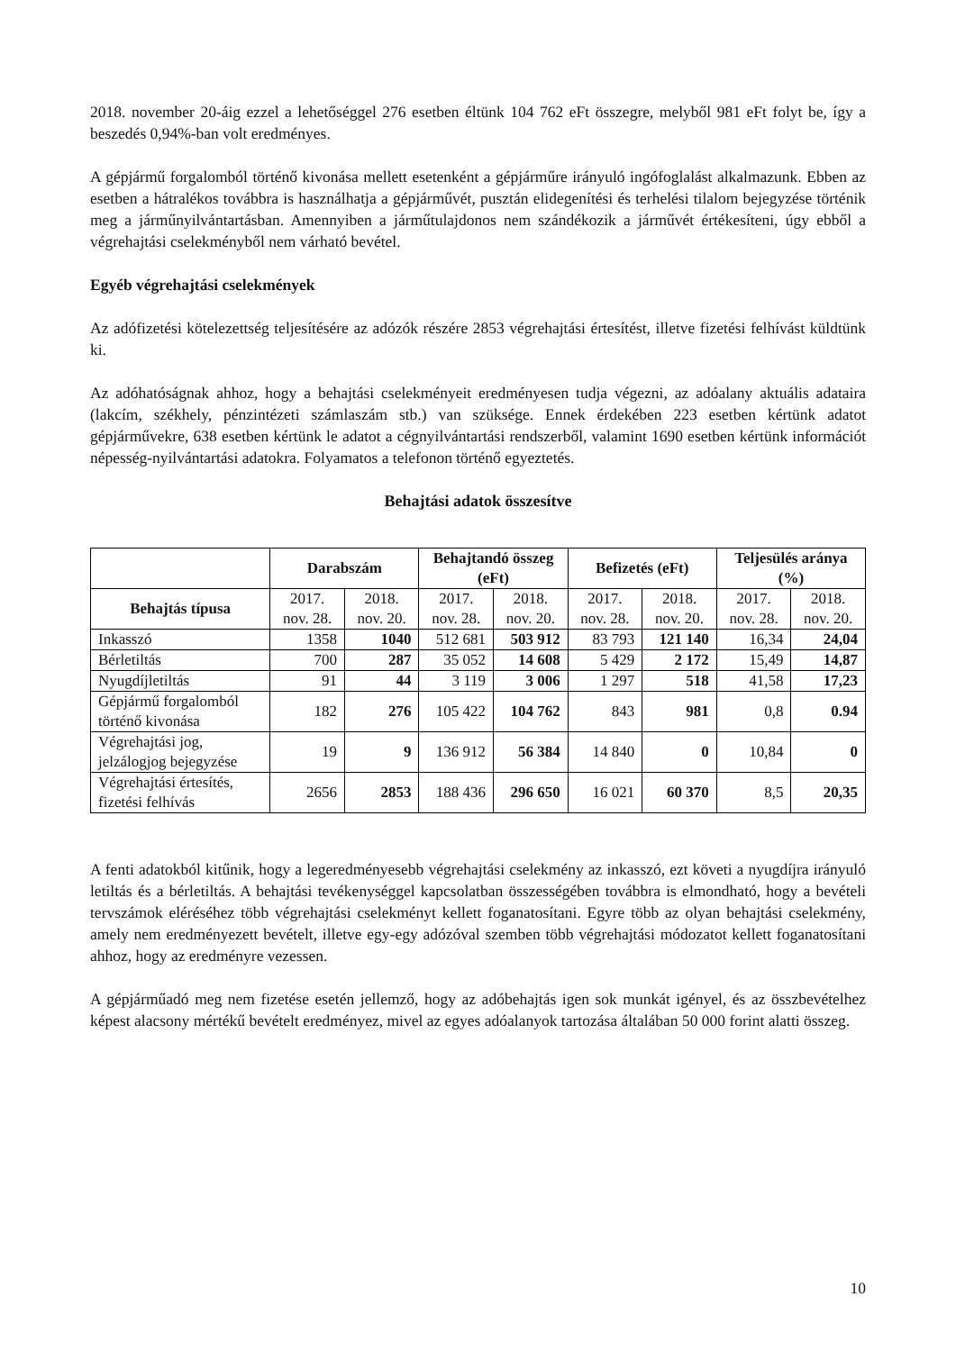2018. november 20-áig ezzel a lehetőséggel 276 esetben éltünk 104 762 eFt összegre, melyből 981 eFt folyt be, így a beszedés 0,94%-ban volt eredményes.
A gépjármű forgalomból történő kivonása mellett esetenként a gépjárműre irányuló ingófoglalást alkalmazunk. Ebben az esetben a hátralékos továbbra is használhatja a gépjárművét, pusztán elidegenítési és terhelési tilalom bejegyzése történik meg a járműnyilvántartásban. Amennyiben a járműtulajdonos nem szándékozik a járművét értékesíteni, úgy ebből a végrehajtási cselekményből nem várható bevétel.
Egyéb végrehajtási cselekmények
Az adófizetési kötelezettség teljesítésére az adózók részére 2853 végrehajtási értesítést, illetve fizetési felhívást küldtünk ki.
Az adóhatóságnak ahhoz, hogy a behajtási cselekményeit eredményesen tudja végezni, az adóalany aktuális adataira (lakcím, székhely, pénzintézeti számlaszám stb.) van szüksége. Ennek érdekében 223 esetben kértünk adatot gépjárművekre, 638 esetben kértünk le adatot a cégnyilvántartási rendszerből, valamint 1690 esetben kértünk információt népesség-nyilvántartási adatokra. Folyamatos a telefonon történő egyeztetés.
Behajtási adatok összesítve
| | Darabszám | | Behajtandó összeg (eFt) | | Befizetés (eFt) | | Teljesülés aránya (%) | |
| --- | --- | --- | --- | --- | --- | --- | --- | --- |
| Behajtás típusa | 2017. nov. 28. | 2018. nov. 20. | 2017. nov. 28. | 2018. nov. 20. | 2017. nov. 28. | 2018. nov. 20. | 2017. nov. 28. | 2018. nov. 20. |
| Inkasszó | 1358 | 1040 | 512 681 | 503 912 | 83 793 | 121 140 | 16,34 | 24,04 |
| Bérletiltás | 700 | 287 | 35 052 | 14 608 | 5 429 | 2 172 | 15,49 | 14,87 |
| Nyugdíjletiltás | 91 | 44 | 3 119 | 3 006 | 1 297 | 518 | 41,58 | 17,23 |
| Gépjármű forgalomból történő kivonása | 182 | 276 | 105 422 | 104 762 | 843 | 981 | 0,8 | 0.94 |
| Végrehajtási jog, jelzálogjog bejegyzése | 19 | 9 | 136 912 | 56 384 | 14 840 | 0 | 10,84 | 0 |
| Végrehajtási értesítés, fizetési felhívás | 2656 | 2853 | 188 436 | 296 650 | 16 021 | 60 370 | 8,5 | 20,35 |
A fenti adatokból kitűnik, hogy a legeredményesebb végrehajtási cselekmény az inkasszó, ezt követi a nyugdíjra irányuló letiltás és a bérletiltás. A behajtási tevékenységgel kapcsolatban összességében továbbra is elmondható, hogy a bevételi tervszámok eléréséhez több végrehajtási cselekményt kellett foganatosítani. Egyre több az olyan behajtási cselekmény, amely nem eredményezett bevételt, illetve egy-egy adózóval szemben több végrehajtási módozatot kellett foganatosítani ahhoz, hogy az eredményre vezessen.
A gépjárműadó meg nem fizetése esetén jellemző, hogy az adóbehajtás igen sok munkát igényel, és az összbevételhez képest alacsony mértékű bevételt eredményez, mivel az egyes adóalanyok tartozása általában 50 000 forint alatti összeg.
10